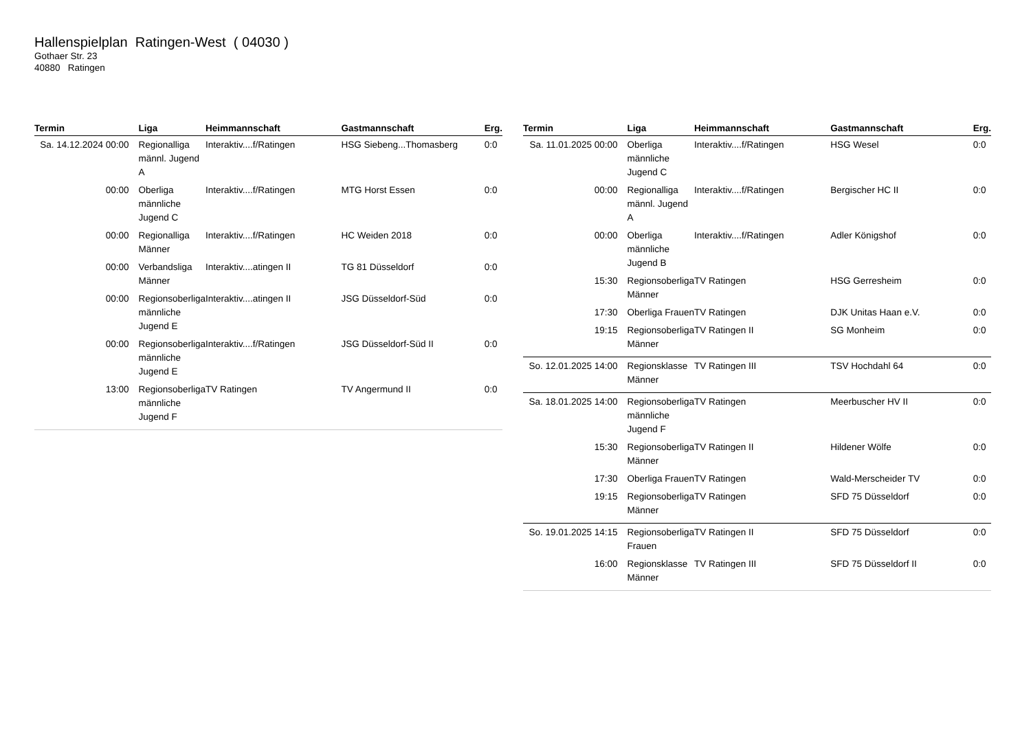Hallenspielplan Ratingen-West ( 04030 )
Gothaer Str. 23
40880 Ratingen
| Termin | Liga | Heimmannschaft | Gastmannschaft | Erg. |
| --- | --- | --- | --- | --- |
| Sa. 14.12.2024 00:00 | Regionalliga männl. Jugend A | Interaktiv....f/Ratingen | HSG Siebeng...Thomasberg | 0:0 |
| 00:00 | Oberliga männliche Jugend C | Interaktiv....f/Ratingen | MTG Horst Essen | 0:0 |
| 00:00 | Regionalliga Männer | Interaktiv....f/Ratingen | HC Weiden 2018 | 0:0 |
| 00:00 | Verbandsliga Männer | Interaktiv....atingen II | TG 81 Düsseldorf | 0:0 |
| 00:00 | Regionsoberliga männliche Jugend E | Interaktiv....atingen II | JSG Düsseldorf-Süd | 0:0 |
| 00:00 | Regionsoberliga männliche Jugend E | Interaktiv....f/Ratingen | JSG Düsseldorf-Süd II | 0:0 |
| 13:00 | Regionsoberliga männliche Jugend F | TV Ratingen | TV Angermund II | 0:0 |
| Termin | Liga | Heimmannschaft | Gastmannschaft | Erg. |
| --- | --- | --- | --- | --- |
| Sa. 11.01.2025 00:00 | Oberliga männliche Jugend C | Interaktiv....f/Ratingen | HSG Wesel | 0:0 |
| 00:00 | Regionalliga männl. Jugend A | Interaktiv....f/Ratingen | Bergischer HC II | 0:0 |
| 00:00 | Oberliga männliche Jugend B | Interaktiv....f/Ratingen | Adler Königshof | 0:0 |
| 15:30 | Regionsoberliga Männer | TV Ratingen | HSG Gerresheim | 0:0 |
| 17:30 | Oberliga Frauen | TV Ratingen | DJK Unitas Haan e.V. | 0:0 |
| 19:15 | Regionsoberliga Männer | TV Ratingen II | SG Monheim | 0:0 |
| So. 12.01.2025 14:00 | Regionsklasse Männer | TV Ratingen III | TSV Hochdahl 64 | 0:0 |
| Sa. 18.01.2025 14:00 | Regionsoberliga männliche Jugend F | TV Ratingen | Meerbuscher HV II | 0:0 |
| 15:30 | Regionsoberliga Männer | TV Ratingen II | Hildener Wölfe | 0:0 |
| 17:30 | Oberliga Frauen | TV Ratingen | Wald-Merscheider TV | 0:0 |
| 19:15 | Regionsoberliga Männer | TV Ratingen | SFD 75 Düsseldorf | 0:0 |
| So. 19.01.2025 14:15 | Regionsoberliga Frauen | TV Ratingen II | SFD 75 Düsseldorf | 0:0 |
| 16:00 | Regionsklasse Männer | TV Ratingen III | SFD 75 Düsseldorf II | 0:0 |